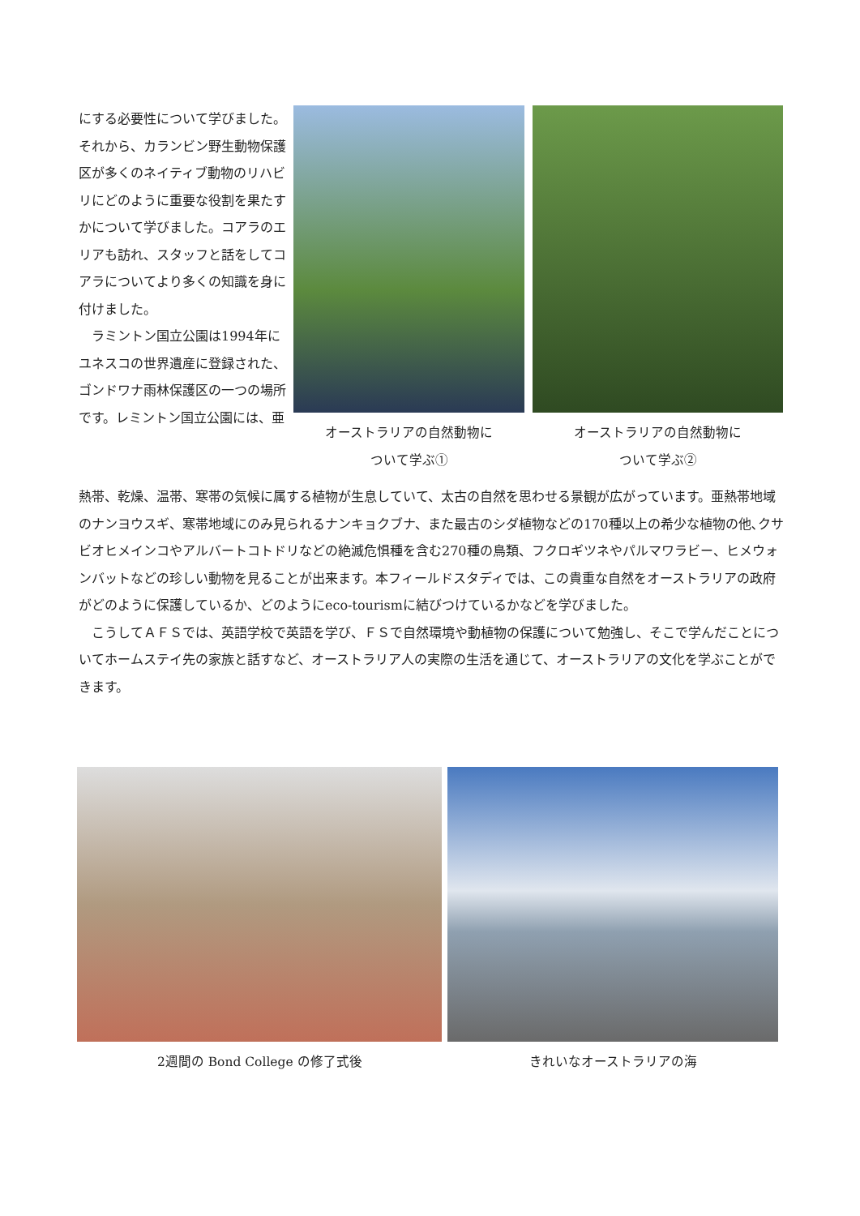にする必要性について学びました。それから、カランビン野生動物保護区が多くのネイティブ動物のリハビリにどのように重要な役割を果たすかについて学びました。コアラのエリアも訪れ、スタッフと話をしてコアラについてより多くの知識を身に付けました。
　ラミントン国立公園は1994年にユネスコの世界遺産に登録された、ゴンドワナ雨林保護区の一つの場所です。レミントン国立公園には、亜
オーストラリアの自然動物に
ついて学ぶ①
オーストラリアの自然動物に
ついて学ぶ②
熱帯、乾燥、温帯、寒帯の気候に属する植物が生息していて、太古の自然を思わせる景観が広がっています。亜熱帯地域のナンヨウスギ、寒帯地域にのみ見られるナンキョクブナ、また最古のシダ植物などの170種以上の希少な植物の他､クサビオヒメインコやアルバートコトドリなどの絶滅危惧種を含む270種の鳥類、フクロギツネやパルマワラビー、ヒメウォンバットなどの珍しい動物を見ることが出来ます。本フィールドスタディでは、この貴重な自然をオーストラリアの政府がどのように保護しているか、どのようにeco-tourismに結びつけているかなどを学びました。
　こうしてＡＦＳでは、英語学校で英語を学び、ＦＳで自然環境や動植物の保護について勉強し、そこで学んだことについてホームステイ先の家族と話すなど、オーストラリア人の実際の生活を通じて、オーストラリアの文化を学ぶことができます。
2週間の Bond College の修了式後 きれいなオーストラリアの海